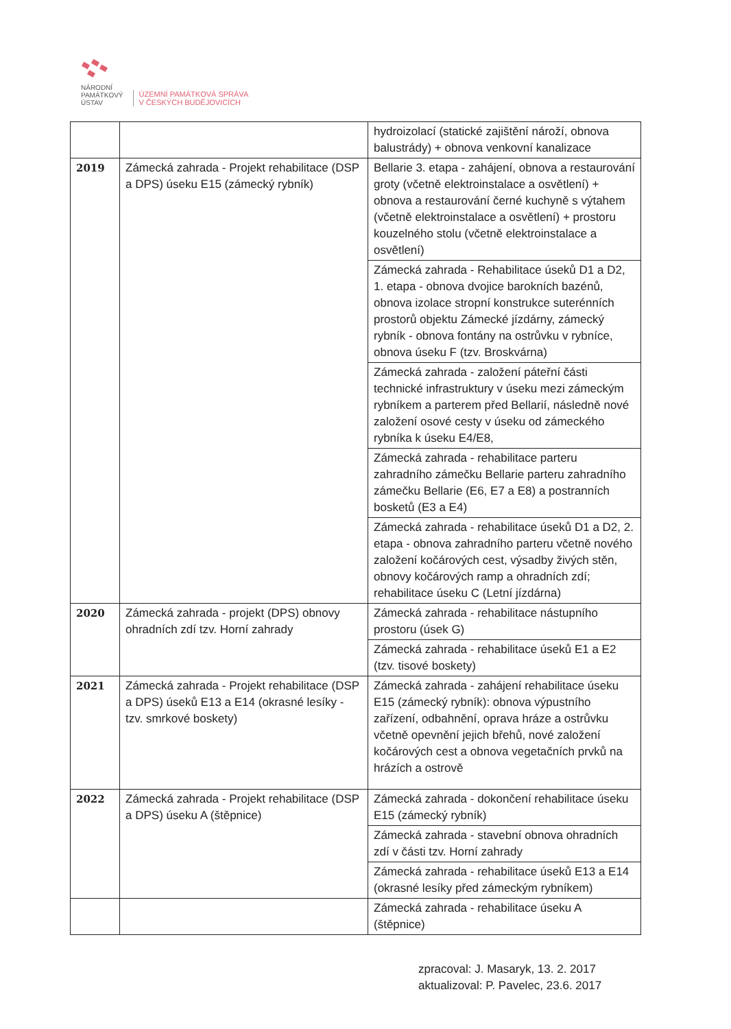NÁRODNÍ
PAMÁTKOVÝ
ÚSTAV
ÚZEMNÍ PAMÁTKOVÁ SPRÁVA
V ČESKÝCH BUDĚJOVICÍCH
| | | hydroizolací (statické zajištění nároží, obnova balustrády) + obnova venkovní kanalizace |
| 2019 | Zámecká zahrada - Projekt rehabilitace (DSP a DPS) úseku E15 (zámecký rybník) | Bellarie 3. etapa - zahájení, obnova a restaurování groty (včetně elektroinstalace a osvětlení) + obnova a restaurování černé kuchyně s výtahem (včetně elektroinstalace a osvětlení) + prostoru kouzelného stolu (včetně elektroinstalace a osvětlení) |
| | | Zámecká zahrada - Rehabilitace úseků D1 a D2, 1. etapa - obnova dvojice barokních bazénů, obnova izolace stropní konstrukce suterénních prostorů objektu Zámecké jízdárny, zámecký rybník - obnova fontány na ostrůvku v rybníce, obnova úseku F (tzv. Broskvárna) |
| | | Zámecká zahrada - založení páteřní části technické infrastruktury v úseku mezi zámeckým rybníkem a parterem před Bellarií, následně nové založení osové cesty v úseku od zámeckého rybníka k úseku E4/E8, |
| | | Zámecká zahrada - rehabilitace parteru zahradního zámečku Bellarie parteru zahradního zámečku Bellarie (E6, E7 a E8) a postranních bosketů (E3 a E4) |
| | | Zámecká zahrada - rehabilitace úseků D1 a D2, 2. etapa - obnova zahradního parteru včetně nového založení kočárových cest, výsadby živých stěn, obnovy kočárových ramp a ohradních zdí; rehabilitace úseku C (Letní jízdárna) |
| 2020 | Zámecká zahrada - projekt (DPS) obnovy ohradních zdí tzv. Horní zahrady | Zámecká zahrada - rehabilitace nástupního prostoru (úsek G) |
| | | Zámecká zahrada - rehabilitace úseků E1 a E2 (tzv. tisové boskety) |
| 2021 | Zámecká zahrada - Projekt rehabilitace (DSP a DPS) úseků E13 a E14 (okrasné lesíky - tzv. smrkové boskety) | Zámecká zahrada - zahájení rehabilitace úseku E15 (zámecký rybník): obnova výpustního zařízení, odbahnění, oprava hráze a ostrůvku včetně opevnění jejich břehů, nové založení kočárových cest a obnova vegetačních prvků na hrázích a ostrově |
| 2022 | Zámecká zahrada - Projekt rehabilitace (DSP a DPS) úseku A (štěpnice) | Zámecká zahrada - dokončení rehabilitace úseku E15 (zámecký rybník) |
| | | Zámecká zahrada - stavební obnova ohradních zdí v části tzv. Horní zahrady |
| | | Zámecká zahrada - rehabilitace úseků E13 a E14 (okrasné lesíky před zámeckým rybníkem) |
| | | Zámecká zahrada - rehabilitace úseku A (štěpnice) |
zpracoval: J. Masaryk, 13. 2. 2017
aktualizoval: P. Pavelec, 23.6. 2017